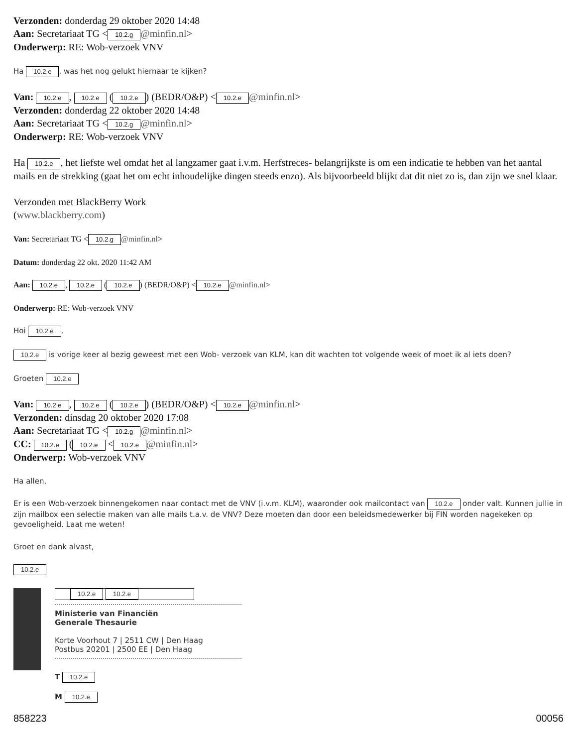Verzonden: donderdag 29 oktober 2020 14:48
Aan: Secretariaat TG < 10.2.g @minfin.nl>
Onderwerp: RE: Wob-verzoek VNV
Ha 10.2.e, was het nog gelukt hiernaar te kijken?
Van: 10.2.e, 10.2.e (10.2.e) (BEDR/O&P) < 10.2.e @minfin.nl>
Verzonden: donderdag 22 oktober 2020 14:48
Aan: Secretariaat TG < 10.2.g @minfin.nl>
Onderwerp: RE: Wob-verzoek VNV
Ha 10.2.e, het liefste wel omdat het al langzamer gaat i.v.m. Herfstreces- belangrijkste is om een indicatie te hebben van het aantal mails en de strekking (gaat het om echt inhoudelijke dingen steeds enzo). Als bijvoorbeeld blijkt dat dit niet zo is, dan zijn we snel klaar.
Verzonden met BlackBerry Work
(www.blackberry.com)
Van: Secretariaat TG < 10.2.g @minfin.nl>
Datum: donderdag 22 okt. 2020 11:42 AM
Aan: 10.2.e, 10.2.e (10.2.e) (BEDR/O&P) < 10.2.e @minfin.nl>
Onderwerp: RE: Wob-verzoek VNV
Hoi 10.2.e,
10.2.e is vorige keer al bezig geweest met een Wob- verzoek van KLM, kan dit wachten tot volgende week of moet ik al iets doen?
Groeten 10.2.e
Van: 10.2.e, 10.2.e (10.2.e) (BEDR/O&P) < 10.2.e @minfin.nl>
Verzonden: dinsdag 20 oktober 2020 17:08
Aan: Secretariaat TG < 10.2.g @minfin.nl>
CC: 10.2.e (10.2.e < 10.2.e @minfin.nl>
Onderwerp: Wob-verzoek VNV
Ha allen,
Er is een Wob-verzoek binnengekomen naar contact met de VNV (i.v.m. KLM), waaronder ook mailcontact van 10.2.e onder valt. Kunnen jullie in zijn mailbox een selectie maken van alle mails t.a.v. de VNV? Deze moeten dan door een beleidsmedewerker bij FIN worden nagekeken op gevoeligheid. Laat me weten!
Groet en dank alvast,
10.2.e
10.2.e 10.2.e
Ministerie van Financiën
Generale Thesaurie
Korte Voorhout 7 | 2511 CW | Den Haag
Postbus 20201 | 2500 EE | Den Haag
T 10.2.e
M 10.2.e
858223 00056